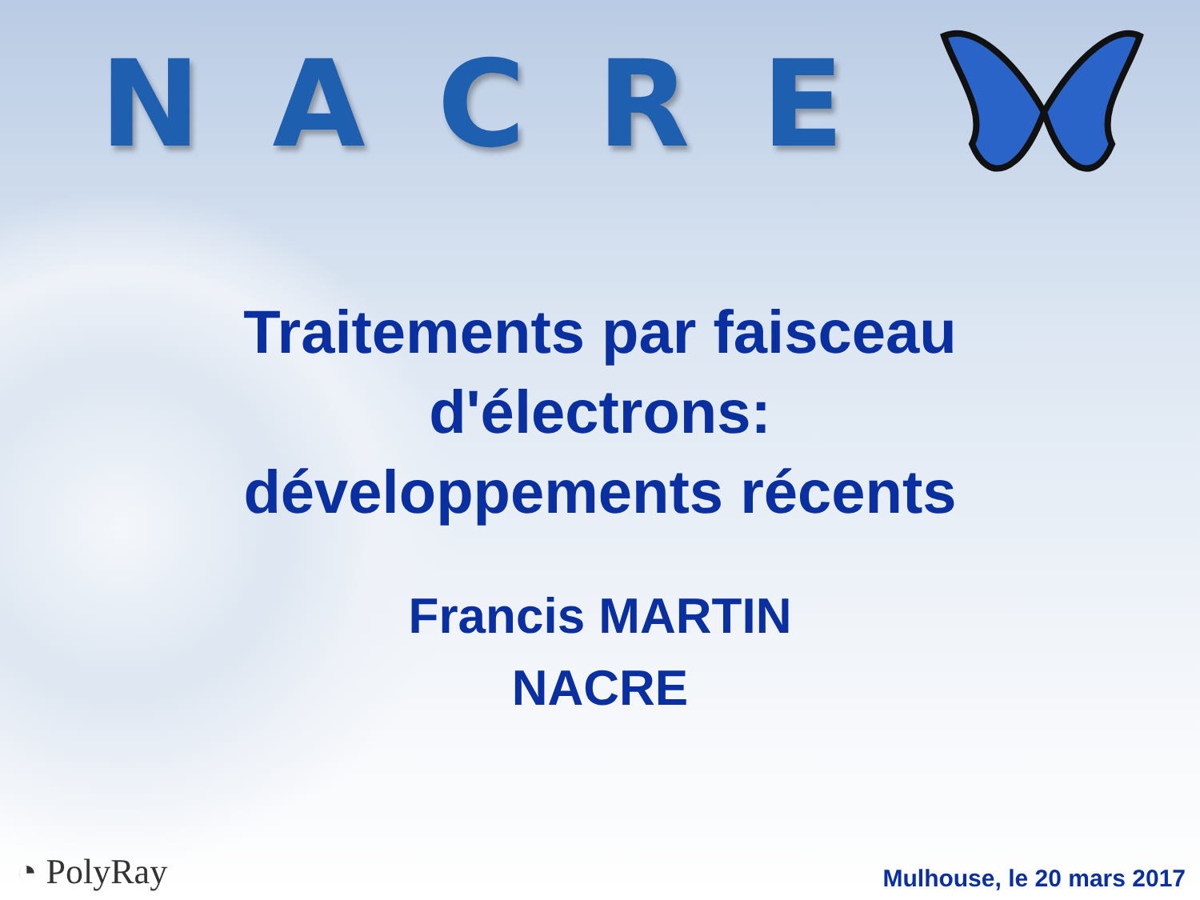NACRE
Traitements par faisceau
d'électrons:
développements récents
Francis MARTIN
NACRE
◔ PolyRay
Mulhouse, le 20 mars 2017